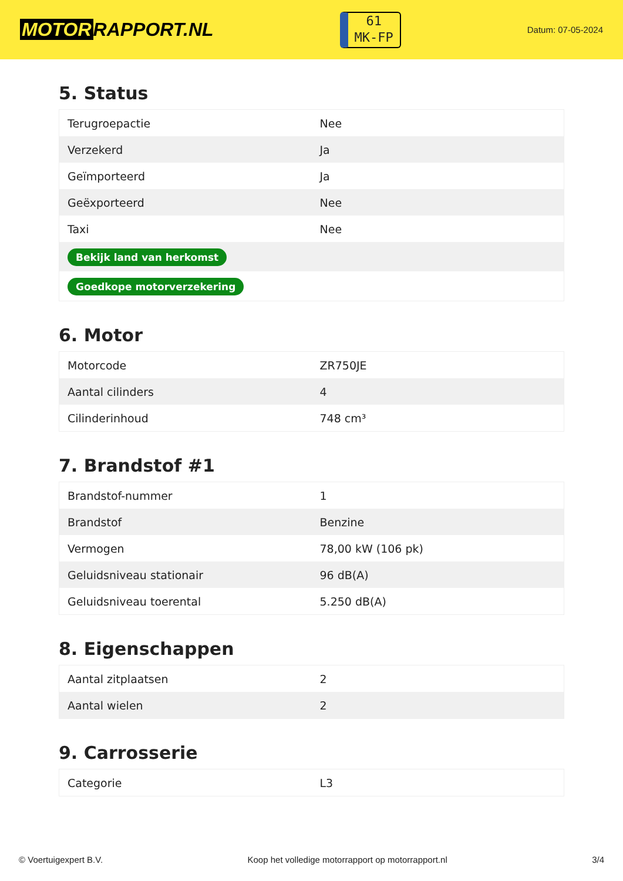MOTOR RAPPORT.NL
61
MK-FP
Datum: 07-05-2024
5. Status
| Terugroepactie | Nee |
| Verzekerd | Ja |
| Geïmporteerd | Ja |
| Geëxporteerd | Nee |
| Taxi | Nee |
| Bekijk land van herkomst | |
| Goedkope motorverzekering | |
6. Motor
| Motorcode | ZR750JE |
| Aantal cilinders | 4 |
| Cilinderinhoud | 748 cm³ |
7. Brandstof #1
| Brandstof-nummer | 1 |
| Brandstof | Benzine |
| Vermogen | 78,00 kW (106 pk) |
| Geluidsniveau stationair | 96 dB(A) |
| Geluidsniveau toerental | 5.250 dB(A) |
8. Eigenschappen
| Aantal zitplaatsen | 2 |
| Aantal wielen | 2 |
9. Carrosserie
| Categorie | L3 |
© Voertuigexpert B.V. Koop het volledige motorrapport op motorrapport.nl 3/4